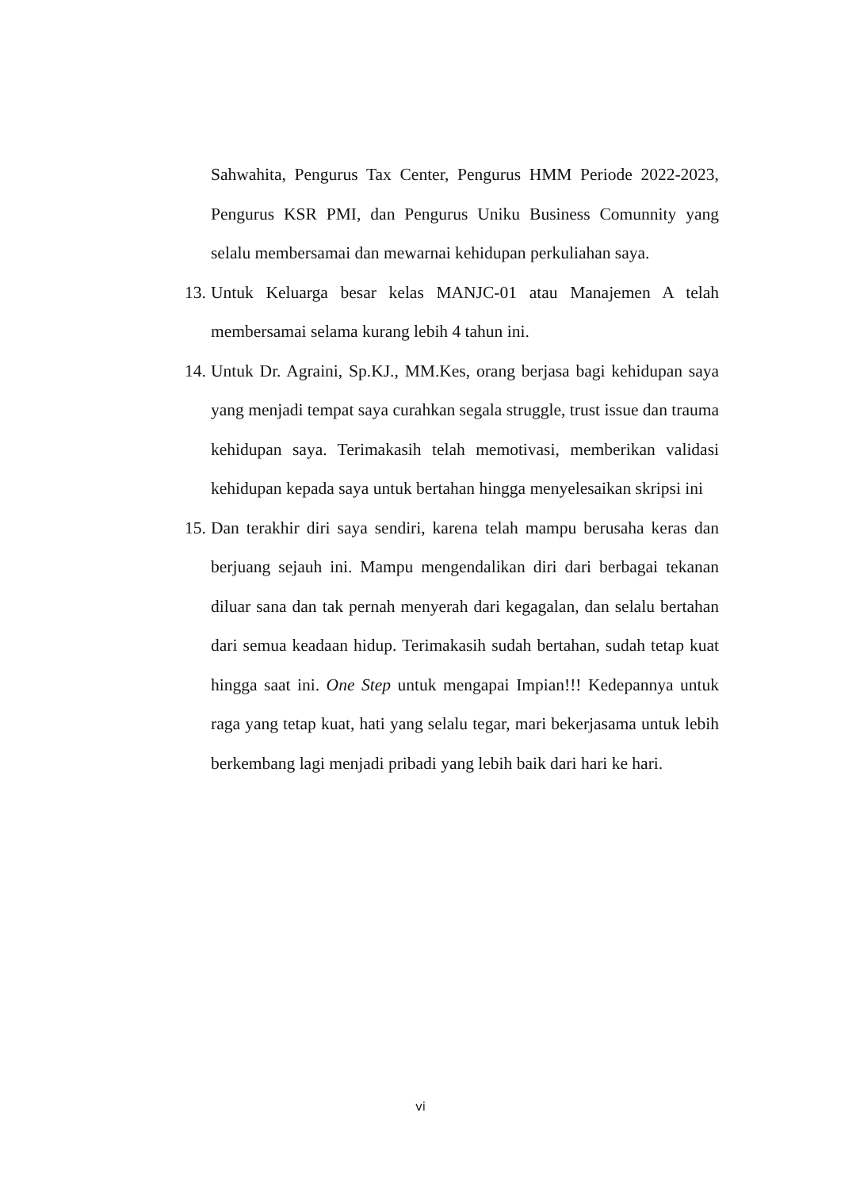Sahwahita, Pengurus Tax Center, Pengurus HMM Periode 2022-2023, Pengurus KSR PMI, dan Pengurus Uniku Business Comunnity yang selalu membersamai dan mewarnai kehidupan perkuliahan saya.
13.
Untuk Keluarga besar kelas MANJC-01 atau Manajemen A telah membersamai selama kurang lebih 4 tahun ini.
14.
Untuk Dr. Agraini, Sp.KJ., MM.Kes, orang berjasa bagi kehidupan saya yang menjadi tempat saya curahkan segala struggle, trust issue dan trauma kehidupan saya. Terimakasih telah memotivasi, memberikan validasi kehidupan kepada saya untuk bertahan hingga menyelesaikan skripsi ini
15.
Dan terakhir diri saya sendiri, karena telah mampu berusaha keras dan berjuang sejauh ini. Mampu mengendalikan diri dari berbagai tekanan diluar sana dan tak pernah menyerah dari kegagalan, dan selalu bertahan dari semua keadaan hidup. Terimakasih sudah bertahan, sudah tetap kuat hingga saat ini. One Step untuk mengapai Impian!!! Kedepannya untuk raga yang tetap kuat, hati yang selalu tegar, mari bekerjasama untuk lebih berkembang lagi menjadi pribadi yang lebih baik dari hari ke hari.
vi